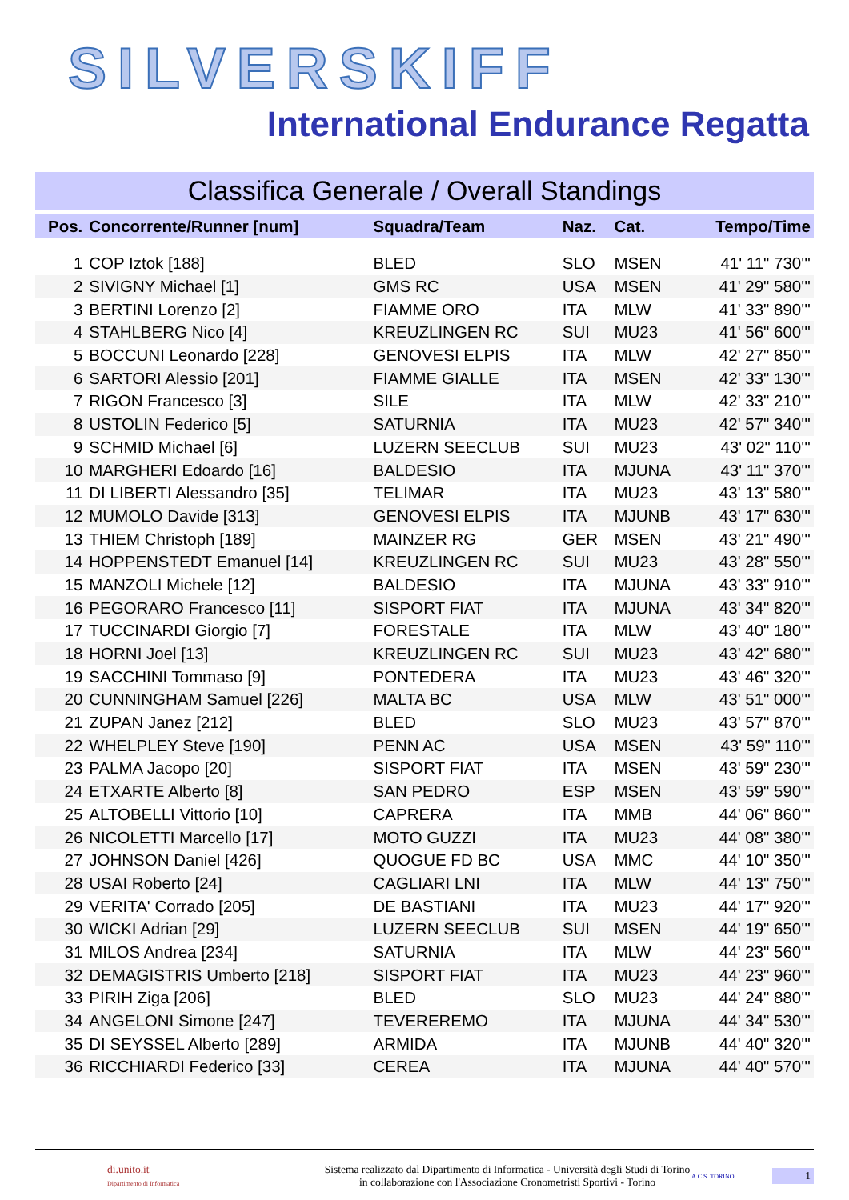SILVERSKIFF
International Endurance Regatta
Classifica Generale / Overall Standings
| Pos. | Concorrente/Runner [num] | Squadra/Team | Naz. | Cat. | Tempo/Time |
| --- | --- | --- | --- | --- | --- |
| 1 | COP Iztok [188] | BLED | SLO | MSEN | 41' 11" 730''' |
| 2 | SIVIGNY Michael [1] | GMS RC | USA | MSEN | 41' 29" 580''' |
| 3 | BERTINI Lorenzo [2] | FIAMME ORO | ITA | MLW | 41' 33" 890''' |
| 4 | STAHLBERG Nico [4] | KREUZLINGEN RC | SUI | MU23 | 41' 56" 600''' |
| 5 | BOCCUNI Leonardo [228] | GENOVESI ELPIS | ITA | MLW | 42' 27" 850''' |
| 6 | SARTORI Alessio [201] | FIAMME GIALLE | ITA | MSEN | 42' 33" 130''' |
| 7 | RIGON Francesco [3] | SILE | ITA | MLW | 42' 33" 210''' |
| 8 | USTOLIN Federico [5] | SATURNIA | ITA | MU23 | 42' 57" 340''' |
| 9 | SCHMID Michael [6] | LUZERN SEECLUB | SUI | MU23 | 43' 02" 110''' |
| 10 | MARGHERI Edoardo [16] | BALDESIO | ITA | MJUNA | 43' 11" 370''' |
| 11 | DI LIBERTI Alessandro [35] | TELIMAR | ITA | MU23 | 43' 13" 580''' |
| 12 | MUMOLO Davide [313] | GENOVESI ELPIS | ITA | MJUNB | 43' 17" 630''' |
| 13 | THIEM Christoph [189] | MAINZER RG | GER | MSEN | 43' 21" 490''' |
| 14 | HOPPENSTEDT Emanuel [14] | KREUZLINGEN RC | SUI | MU23 | 43' 28" 550''' |
| 15 | MANZOLI Michele [12] | BALDESIO | ITA | MJUNA | 43' 33" 910''' |
| 16 | PEGORARO Francesco [11] | SISPORT FIAT | ITA | MJUNA | 43' 34" 820''' |
| 17 | TUCCINARDI Giorgio [7] | FORESTALE | ITA | MLW | 43' 40" 180''' |
| 18 | HORNI Joel [13] | KREUZLINGEN RC | SUI | MU23 | 43' 42" 680''' |
| 19 | SACCHINI Tommaso [9] | PONTEDERA | ITA | MU23 | 43' 46" 320''' |
| 20 | CUNNINGHAM Samuel [226] | MALTA BC | USA | MLW | 43' 51" 000''' |
| 21 | ZUPAN Janez [212] | BLED | SLO | MU23 | 43' 57" 870''' |
| 22 | WHELPLEY Steve [190] | PENN AC | USA | MSEN | 43' 59" 110''' |
| 23 | PALMA Jacopo [20] | SISPORT FIAT | ITA | MSEN | 43' 59" 230''' |
| 24 | ETXARTE Alberto [8] | SAN PEDRO | ESP | MSEN | 43' 59" 590''' |
| 25 | ALTOBELLI Vittorio [10] | CAPRERA | ITA | MMB | 44' 06" 860''' |
| 26 | NICOLETTI Marcello [17] | MOTO GUZZI | ITA | MU23 | 44' 08" 380''' |
| 27 | JOHNSON Daniel [426] | QUOGUE FD BC | USA | MMC | 44' 10" 350''' |
| 28 | USAI Roberto [24] | CAGLIARI LNI | ITA | MLW | 44' 13" 750''' |
| 29 | VERITA' Corrado [205] | DE BASTIANI | ITA | MU23 | 44' 17" 920''' |
| 30 | WICKI Adrian [29] | LUZERN SEECLUB | SUI | MSEN | 44' 19" 650''' |
| 31 | MILOS Andrea [234] | SATURNIA | ITA | MLW | 44' 23" 560''' |
| 32 | DEMAGISTRIS Umberto [218] | SISPORT FIAT | ITA | MU23 | 44' 23" 960''' |
| 33 | PIRIH Ziga [206] | BLED | SLO | MU23 | 44' 24" 880''' |
| 34 | ANGELONI Simone [247] | TEVEREREMO | ITA | MJUNA | 44' 34" 530''' |
| 35 | DI SEYSSEL Alberto [289] | ARMIDA | ITA | MJUNB | 44' 40" 320''' |
| 36 | RICCHIARDI Federico [33] | CEREA | ITA | MJUNA | 44' 40" 570''' |
di.unito.it
Dipartimento di Informatica
Sistema realizzato dal Dipartimento di Informatica - Università degli Studi di Torino
in collaborazione con l'Associazione Cronometristi Sportivi - Torino
A.C.S. TORINO
1